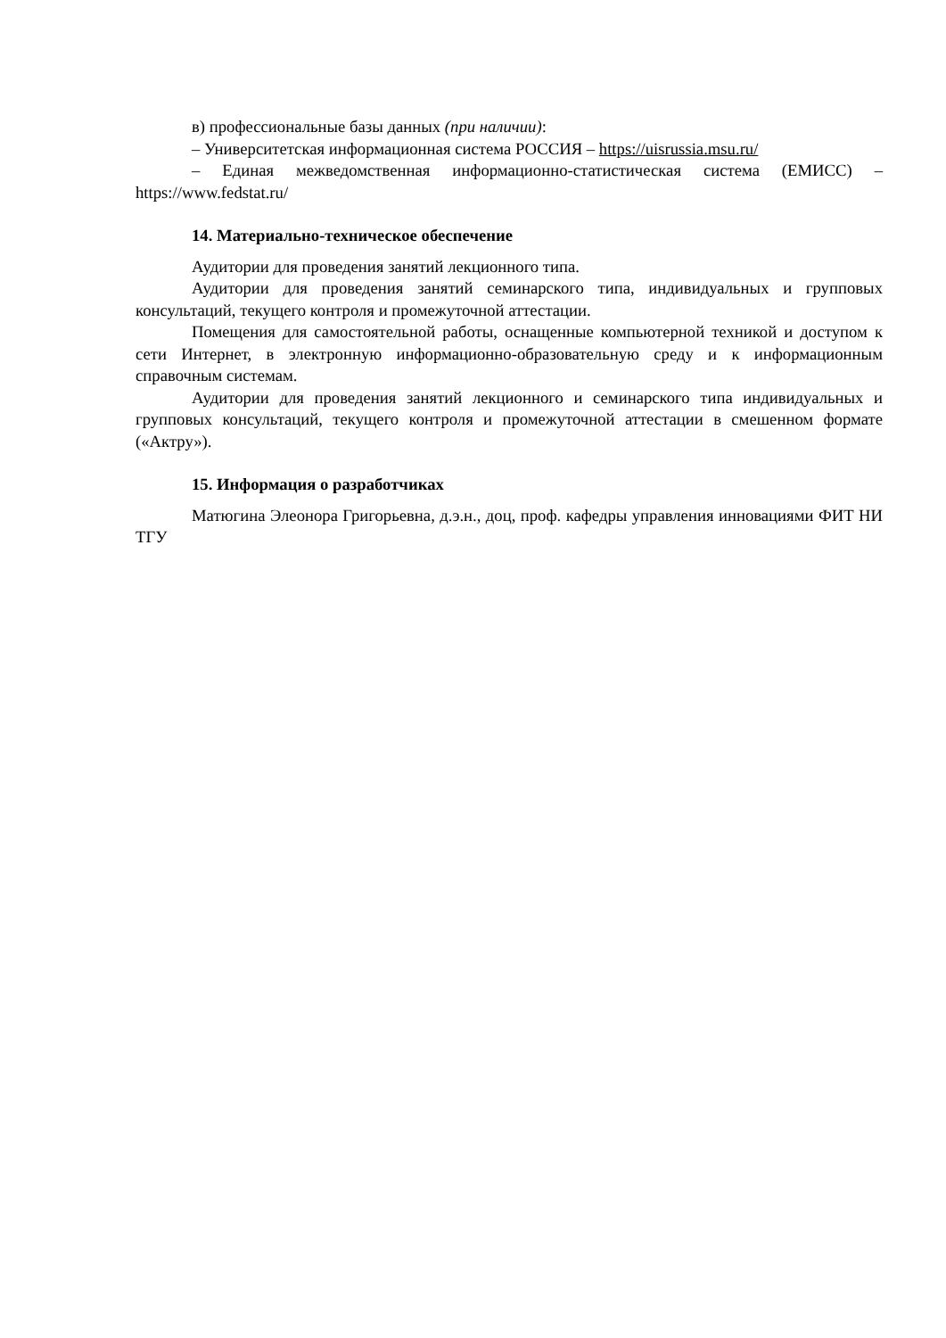в) профессиональные базы данных (при наличии):
– Университетская информационная система РОССИЯ – https://uisrussia.msu.ru/
– Единая межведомственная информационно-статистическая система (ЕМИСС) – https://www.fedstat.ru/
14. Материально-техническое обеспечение
Аудитории для проведения занятий лекционного типа.
Аудитории для проведения занятий семинарского типа, индивидуальных и групповых консультаций, текущего контроля и промежуточной аттестации.
Помещения для самостоятельной работы, оснащенные компьютерной техникой и доступом к сети Интернет, в электронную информационно-образовательную среду и к информационным справочным системам.
Аудитории для проведения занятий лекционного и семинарского типа индивидуальных и групповых консультаций, текущего контроля и промежуточной аттестации в смешенном формате («Актру»).
15. Информация о разработчиках
Матюгина Элеонора Григорьевна, д.э.н., доц, проф. кафедры управления инновациями ФИТ НИ ТГУ